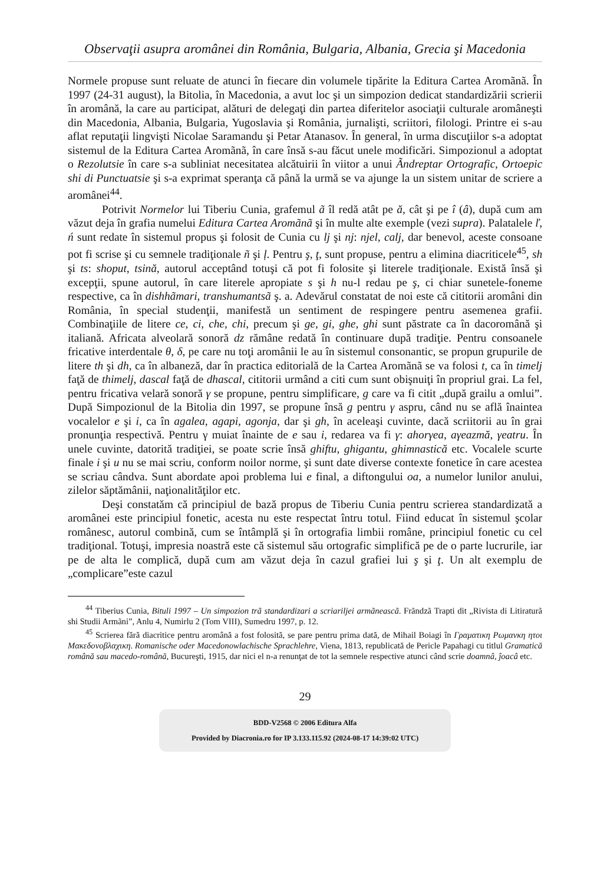Observaţii asupra aromânei din România, Bulgaria, Albania, Grecia şi Macedonia
Normele propuse sunt reluate de atunci în fiecare din volumele tipărite la Editura Cartea Aromãnã. În 1997 (24-31 august), la Bitolia, în Macedonia, a avut loc şi un simpozion dedicat standardizării scrierii în aromână, la care au participat, alături de delegaţi din partea diferitelor asociaţii culturale aromâneşti din Macedonia, Albania, Bulgaria, Yugoslavia şi România, jurnalişti, scriitori, filologi. Printre ei s-au aflat reputaţii lingvişti Nicolae Saramandu şi Petar Atanasov. În general, în urma discuţiilor s-a adoptat sistemul de la Editura Cartea Aromãnã, în care însă s-au făcut unele modificări. Simpozionul a adoptat o Rezolutsie în care s-a subliniat necesitatea alcătuirii în viitor a unui Ãndreptar Ortografic, Ortoepic shi di Punctuatsie şi s-a exprimat speranţa că până la urmă se va ajunge la un sistem unitar de scriere a aromânei<sup>44</sup>.
Potrivit Normelor lui Tiberiu Cunia, grafemul ã îl redă atât pe ă, cât şi pe î (â), după cum am văzut deja în grafia numelui Editura Cartea Aromãnã şi în multe alte exemple (vezi supra). Palatalele ľ, ń sunt redate în sistemul propus şi folosit de Cunia cu lj şi nj: njel, calj, dar benevol, aceste consoane pot fi scrise şi cu semnele tradiţionale ñ şi ļ. Pentru ş, ţ, sunt propuse, pentru a elimina diacriticele<sup>45</sup>, sh şi ts: shoput, tsină, autorul acceptând totuşi că pot fi folosite şi literele tradiţionale. Există însă şi excepţii, spune autorul, în care literele apropiate s şi h nu-l redau pe ş, ci chiar sunetele-foneme respective, ca în dishhãmari, transhumantsã ş. a. Adevărul constatat de noi este că cititorii aromâni din România, în special studenţii, manifestă un sentiment de respingere pentru asemenea grafii. Combinaţiile de litere ce, ci, che, chi, precum şi ge, gi, ghe, ghi sunt păstrate ca în dacoromână şi italiană. Africata alveolară sonoră dz rămâne redată în continuare după tradiţie. Pentru consoanele fricative interdentale θ, δ, pe care nu toţi aromânii le au în sistemul consonantic, se propun grupurile de litere th şi dh, ca în albaneză, dar în practica editorială de la Cartea Aromãnã se va folosi t, ca în timelj faţă de thimelj, dascal faţă de dhascal, cititorii urmând a citi cum sunt obişnuiţi în propriul grai. La fel, pentru fricativa velară sonoră γ se propune, pentru simplificare, g care va fi citit „după grailu a omlui”. După Simpozionul de la Bitolia din 1997, se propune însă g pentru γ aspru, când nu se află înaintea vocalelor e şi i, ca în agalea, agapi, agonja, dar şi gh, în aceleaşi cuvinte, dacă scriitorii au în grai pronunţia respectivă. Pentru γ muiat înainte de e sau i, redarea va fi γ: ahorγea, aγeazmă, γeatru. În unele cuvinte, datorită tradiţiei, se poate scrie însă ghiftu, ghigantu, ghimnastică etc. Vocalele scurte finale i şi u nu se mai scriu, conform noilor norme, şi sunt date diverse contexte fonetice în care acestea se scriau cândva. Sunt abordate apoi problema lui e final, a diftongului oa, a numelor lunilor anului, zilelor săptămânii, naţionalităţilor etc.
Deşi constatăm că principiul de bază propus de Tiberiu Cunia pentru scrierea standardizată a aromânei este principiul fonetic, acesta nu este respectat întru totul. Fiind educat în sistemul şcolar românesc, autorul combină, cum se întâmplă şi în ortografia limbii române, principiul fonetic cu cel tradiţional. Totuşi, impresia noastră este că sistemul său ortografic simplifică pe de o parte lucrurile, iar pe de alta le complică, după cum am văzut deja în cazul grafiei lui ş şi ţ. Un alt exemplu de „complicare”este cazul
<sup>44</sup> Tiberius Cunia, Bituli 1997 – Un simpozion trã standardizari a scriariljei armãneascã. Frãndzã Trapti dit „Rivista di Litiraturã shi Studii Armãni”, Anlu 4, Numirlu 2 (Tom VIII), Sumedru 1997, p. 12.
<sup>45</sup> Scrierea fără diacritice pentru aromână a fost folosită, se pare pentru prima dată, de Mihail Boiagi în Γραματικη Ρωμανκη ητοι Μακεδονοβλαχικη. Romanische oder Macedonowlachische Sprachlehre, Viena, 1813, republicată de Pericle Papahagi cu titlul Gramatică română sau macedo-română, Bucureşti, 1915, dar nici el n-a renunţat de tot la semnele respective atunci când scrie doamnâ, ĵoacâ etc.
29
BDD-V2568 © 2006 Editura Alfa
Provided by Diacronia.ro for IP 3.133.115.92 (2024-08-17 14:39:02 UTC)